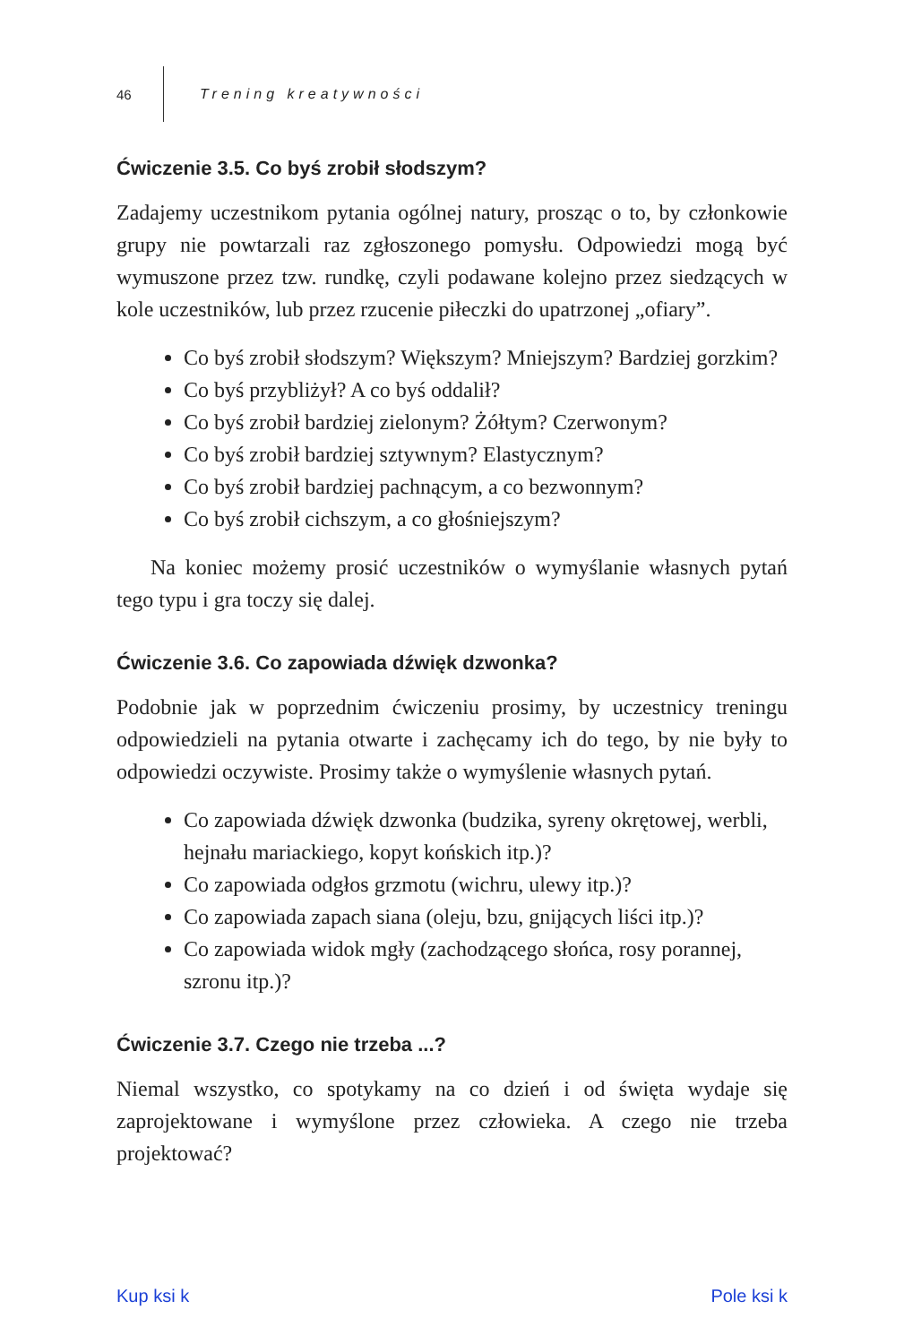46 Trening kreatywności
Ćwiczenie 3.5. Co byś zrobił słodszym?
Zadajemy uczestnikom pytania ogólnej natury, prosząc o to, by członkowie grupy nie powtarzali raz zgłoszonego pomysłu. Odpowiedzi mogą być wymuszone przez tzw. rundkę, czyli podawane kolejno przez siedzących w kole uczestników, lub przez rzucenie piłeczki do upatrzonej „ofiary”.
Co byś zrobił słodszym? Większym? Mniejszym? Bardziej gorzkim?
Co byś przybliżył? A co byś oddalił?
Co byś zrobił bardziej zielonym? Żółtym? Czerwonym?
Co byś zrobił bardziej sztywnym? Elastycznym?
Co byś zrobił bardziej pachnącym, a co bezwonnym?
Co byś zrobił cichszym, a co głośniejszym?
Na koniec możemy prosić uczestników o wymyślanie własnych pytań tego typu i gra toczy się dalej.
Ćwiczenie 3.6. Co zapowiada dźwięk dzwonka?
Podobnie jak w poprzednim ćwiczeniu prosimy, by uczestnicy treningu odpowiedzieli na pytania otwarte i zachęcamy ich do tego, by nie były to odpowiedzi oczywiste. Prosimy także o wymyślenie własnych pytań.
Co zapowiada dźwięk dzwonka (budzika, syreny okrętowej, werbli, hejnału mariackiego, kopyt końskich itp.)?
Co zapowiada odgłos grzmotu (wichru, ulewy itp.)?
Co zapowiada zapach siana (oleju, bzu, gnijących liści itp.)?
Co zapowiada widok mgły (zachodzącego słońca, rosy porannej, szronu itp.)?
Ćwiczenie 3.7. Czego nie trzeba ...?
Niemal wszystko, co spotykamy na co dzień i od święta wydaje się zaprojektowane i wymyślone przez człowieka. A czego nie trzeba projektować?
Kup ksi k Pole ksi k